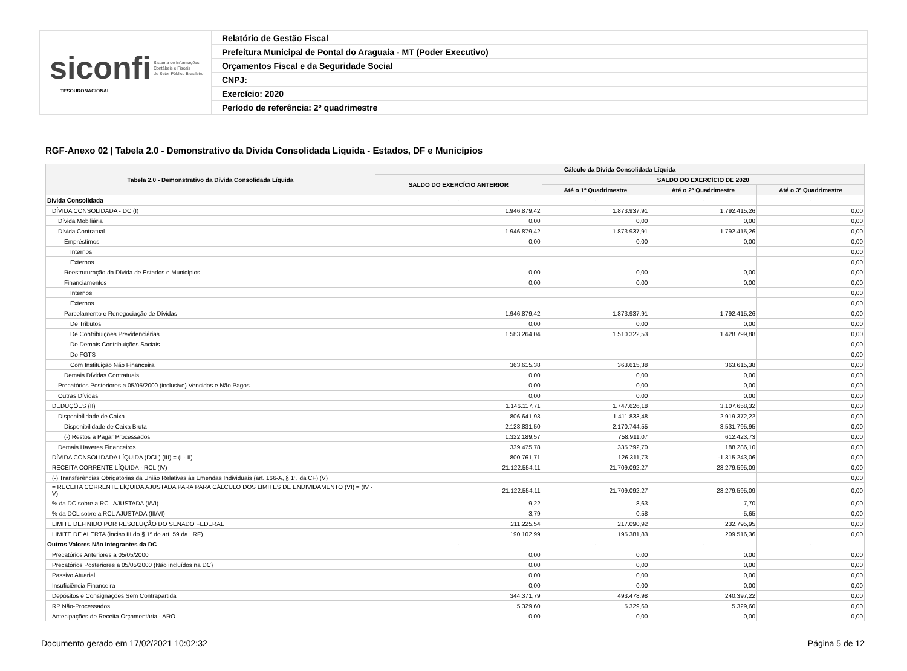siconfi Sistema de Informações
Contábeis e Fiscais
do Setor Público Brasileiro
TESOURONACIONAL
Relatório de Gestão Fiscal
Prefeitura Municipal de Pontal do Araguaia - MT (Poder Executivo)
Orçamentos Fiscal e da Seguridade Social
CNPJ:
Exercício: 2020
Período de referência: 2º quadrimestre
RGF-Anexo 02 | Tabela 2.0 - Demonstrativo da Dívida Consolidada Líquida - Estados, DF e Municípios
| Tabela 2.0 - Demonstrativo da Dívida Consolidada Líquida | Cálculo da Dívida Consolidada Líquida | | | |
| --- | --- | --- | --- | --- |
| | SALDO DO EXERCÍCIO ANTERIOR | SALDO DO EXERCÍCIO DE 2020 | | |
| | | Até o 1º Quadrimestre | Até o 2º Quadrimestre | Até o 3º Quadrimestre |
| Dívida Consolidada | - | - | - | - |
| DÍVIDA CONSOLIDADA - DC (I) | 1.946.879,42 | 1.873.937,91 | 1.792.415,26 | 0,00 |
| Dívida Mobiliária | 0,00 | 0,00 | 0,00 | 0,00 |
| Dívida Contratual | 1.946.879,42 | 1.873.937,91 | 1.792.415,26 | 0,00 |
| Empréstimos | 0,00 | 0,00 | 0,00 | 0,00 |
| Internos | | | | 0,00 |
| Externos | | | | 0,00 |
| Reestruturação da Dívida de Estados e Municípios | 0,00 | 0,00 | 0,00 | 0,00 |
| Financiamentos | 0,00 | 0,00 | 0,00 | 0,00 |
| Internos | | | | 0,00 |
| Externos | | | | 0,00 |
| Parcelamento e Renegociação de Dívidas | 1.946.879,42 | 1.873.937,91 | 1.792.415,26 | 0,00 |
| De Tributos | 0,00 | 0,00 | 0,00 | 0,00 |
| De Contribuições Previdenciárias | 1.583.264,04 | 1.510.322,53 | 1.428.799,88 | 0,00 |
| De Demais Contribuições Sociais | | | | 0,00 |
| Do FGTS | | | | 0,00 |
| Com Instituição Não Financeira | 363.615,38 | 363.615,38 | 363.615,38 | 0,00 |
| Demais Dívidas Contratuais | 0,00 | 0,00 | 0,00 | 0,00 |
| Precatórios Posteriores a 05/05/2000 (inclusive) Vencidos e Não Pagos | 0,00 | 0,00 | 0,00 | 0,00 |
| Outras Dívidas | 0,00 | 0,00 | 0,00 | 0,00 |
| DEDUÇÕES (II) | 1.146.117,71 | 1.747.626,18 | 3.107.658,32 | 0,00 |
| Disponibilidade de Caixa | 806.641,93 | 1.411.833,48 | 2.919.372,22 | 0,00 |
| Disponibilidade de Caixa Bruta | 2.128.831,50 | 2.170.744,55 | 3.531.795,95 | 0,00 |
| (-) Restos a Pagar Processados | 1.322.189,57 | 758.911,07 | 612.423,73 | 0,00 |
| Demais Haveres Financeiros | 339.475,78 | 335.792,70 | 188.286,10 | 0,00 |
| DÍVIDA CONSOLIDADA LÍQUIDA (DCL) (III) = (I - II) | 800.761,71 | 126.311,73 | -1.315.243,06 | 0,00 |
| RECEITA CORRENTE LÍQUIDA - RCL (IV) | 21.122.554,11 | 21.709.092,27 | 23.279.595,09 | 0,00 |
| (-) Transferências Obrigatórias da União Relativas às Emendas Individuais (art. 166-A, § 1º, da CF) (V) | | | | 0,00 |
| = RECEITA CORRENTE LÍQUIDA AJUSTADA PARA PARA CÁLCULO DOS LIMITES DE ENDIVIDAMENTO (VI) = (IV - V) | 21.122.554,11 | 21.709.092,27 | 23.279.595,09 | 0,00 |
| % da DC sobre a RCL AJUSTADA (I/VI) | 9,22 | 8,63 | 7,70 | 0,00 |
| % da DCL sobre a RCL AJUSTADA (III/VI) | 3,79 | 0,58 | -5,65 | 0,00 |
| LIMITE DEFINIDO POR RESOLUÇÃO DO SENADO FEDERAL | 211.225,54 | 217.090,92 | 232.795,95 | 0,00 |
| LIMITE DE ALERTA (inciso III do § 1º do art. 59 da LRF) | 190.102,99 | 195.381,83 | 209.516,36 | 0,00 |
| Outros Valores Não Integrantes da DC | - | - | - | - |
| Precatórios Anteriores a 05/05/2000 | 0,00 | 0,00 | 0,00 | 0,00 |
| Precatórios Posteriores a 05/05/2000 (Não incluídos na DC) | 0,00 | 0,00 | 0,00 | 0,00 |
| Passivo Atuarial | 0,00 | 0,00 | 0,00 | 0,00 |
| Insuficiência Financeira | 0,00 | 0,00 | 0,00 | 0,00 |
| Depósitos e Consignações Sem Contrapartida | 344.371,79 | 493.478,98 | 240.397,22 | 0,00 |
| RP Não-Processados | 5.329,60 | 5.329,60 | 5.329,60 | 0,00 |
| Antecipações de Receita Orçamentária - ARO | 0,00 | 0,00 | 0,00 | 0,00 |
Documento gerado em 17/02/2021 10:02:32 Página 5 de 12